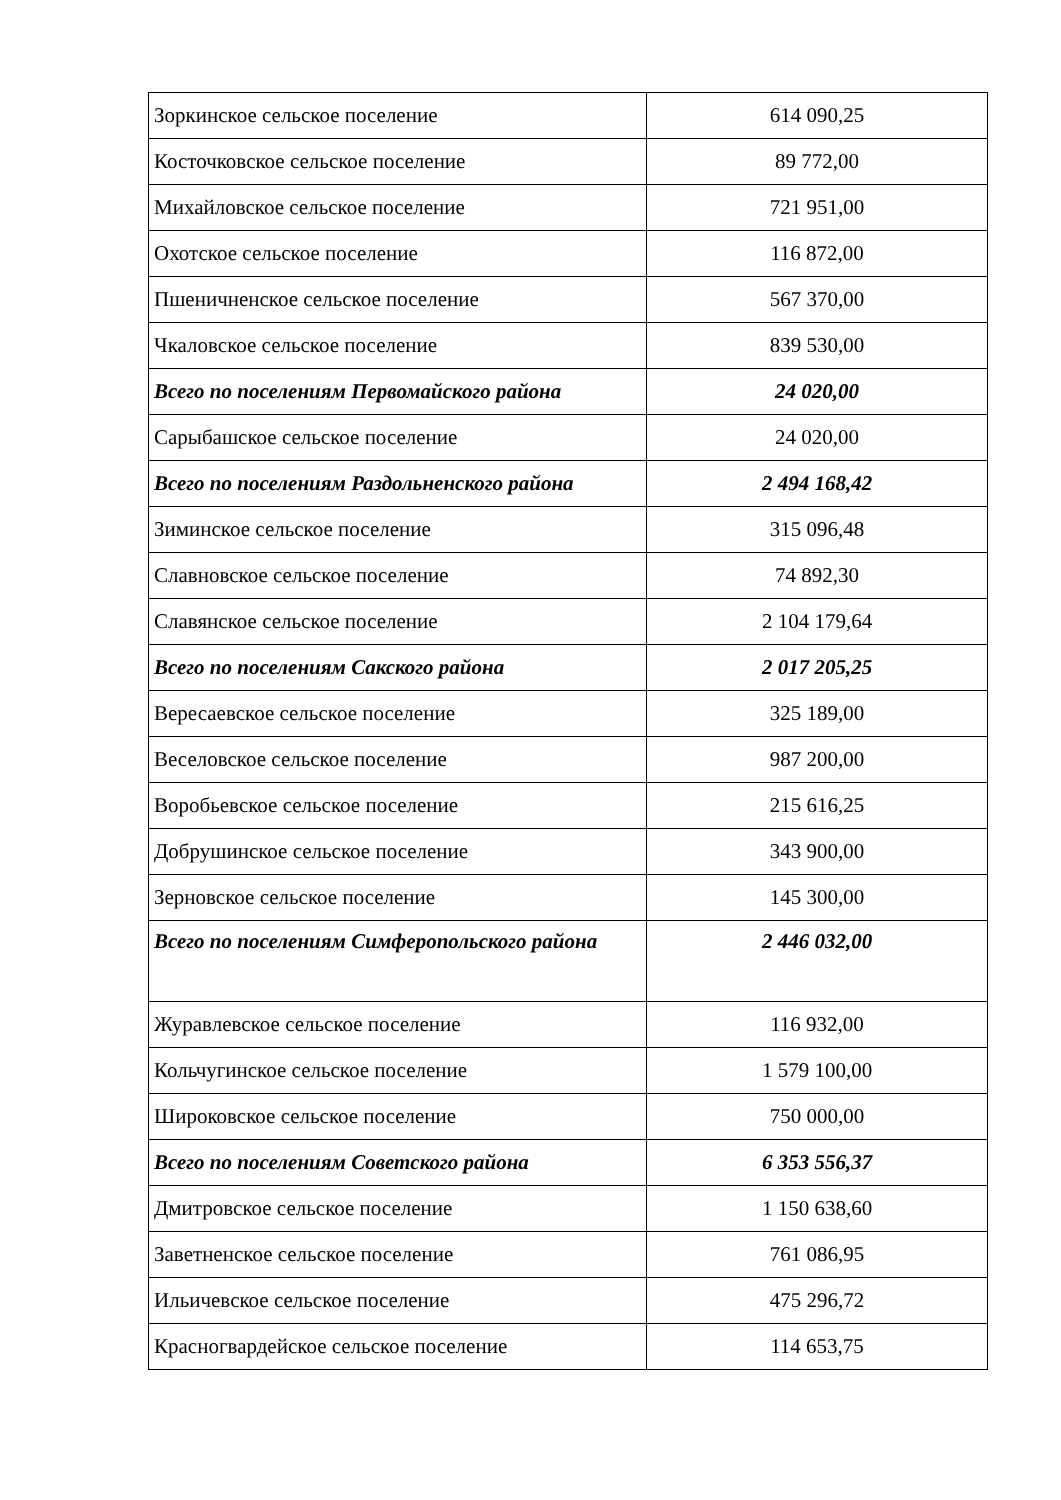| Зоркинское сельское поселение | 614 090,25 |
| Косточковское сельское поселение | 89 772,00 |
| Михайловское сельское поселение | 721 951,00 |
| Охотское сельское поселение | 116 872,00 |
| Пшеничненское сельское поселение | 567 370,00 |
| Чкаловское сельское поселение | 839 530,00 |
| Всего по поселениям Первомайского района | 24 020,00 |
| Сарыбашское сельское поселение | 24 020,00 |
| Всего по поселениям Раздольненского района | 2 494 168,42 |
| Зиминское сельское поселение | 315 096,48 |
| Славновское сельское поселение | 74 892,30 |
| Славянское сельское поселение | 2 104 179,64 |
| Всего по поселениям Сакского района | 2 017 205,25 |
| Вересаевское сельское поселение | 325 189,00 |
| Веселовское сельское поселение | 987 200,00 |
| Воробьевское сельское поселение | 215 616,25 |
| Добрушинское сельское поселение | 343 900,00 |
| Зерновское сельское поселение | 145 300,00 |
| Всего по поселениям Симферопольского района | 2 446 032,00 |
| Журавлевское сельское поселение | 116 932,00 |
| Кольчугинское сельское поселение | 1 579 100,00 |
| Широковское сельское поселение | 750 000,00 |
| Всего по поселениям Советского района | 6 353 556,37 |
| Дмитровское сельское поселение | 1 150 638,60 |
| Заветненское сельское поселение | 761 086,95 |
| Ильичевское сельское поселение | 475 296,72 |
| Красногвардейское сельское поселение | 114 653,75 |